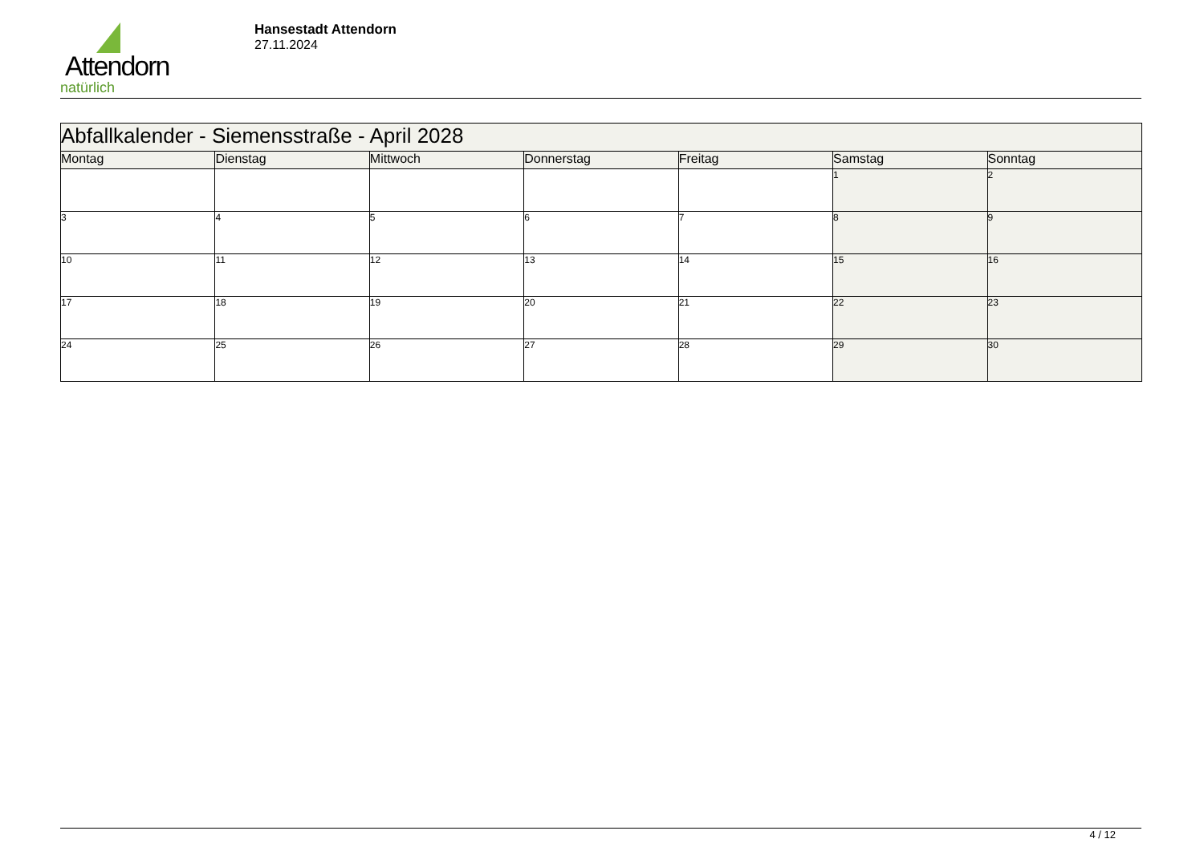Attendorn
natürlich
Hansestadt Attendorn
27.11.2024
| Abfallkalender - Siemensstraße - April 2028 | | | | | | |
| --- | --- | --- | --- | --- | --- | --- |
| Montag | Dienstag | Mittwoch | Donnerstag | Freitag | Samstag | Sonntag |
| | | | | | 1 | 2 |
| 3 | 4 | 5 | 6 | 7 | 8 | 9 |
| 10 | 11 | 12 | 13 | 14 | 15 | 16 |
| 17 | 18 | 19 | 20 | 21 | 22 | 23 |
| 24 | 25 | 26 | 27 | 28 | 29 | 30 |
4 / 12